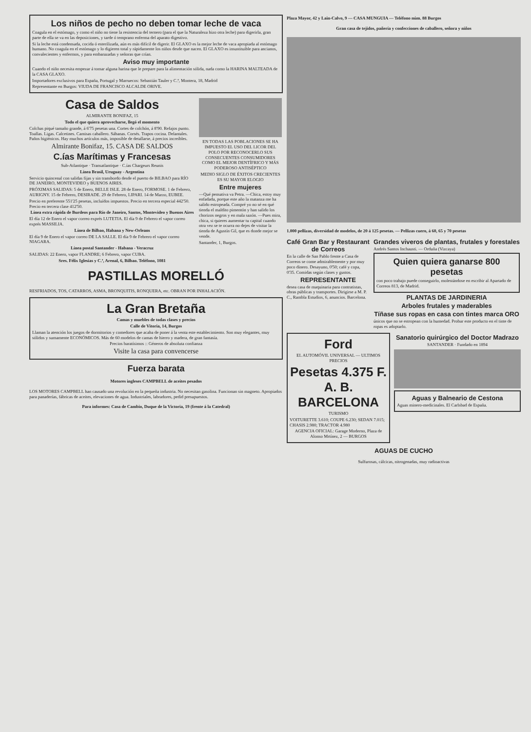Los niños de pecho no deben tomar leche de vaca
Coagula en el estómago, y como el niño no tiene la resistencia del ternero (para el que la Naturaleza hizo otra leche) para digerirla, gran parte de ella se va en las deposiciones, y tarde ó temprano enferma del aparato digestivo.
Si la leche está condensada, cocida ó esterilizada, aún es más difícil de digerir. El GLAXO es la mejor leche de vaca apropiada al estómago humano. No coagula en el estómago y lo digieren total y rápidamente los niños desde que nacen. El GLAXO es insustituible para ancianos, convalecientes y enfermos, y para embarazadas y señoras que crían.
Aviso muy importante
Cuando el niño necesita empezar á tomar alguna harina que le prepare para la alimentación sólida, nada como la HARINA MALTEADA de la CASA GLAXO.
Importadores exclusivos para España, Portugal y Marruecos: Sebastián Tauler y C.ª, Montera, 18, Madrid
Representante en Burgos: VIUDA DE FRANCISCO ALCALDE ORIVE.
Casa de Saldos
ALMIRANTE BONIFAZ, 15
Todo el que quiera aprovecharse, llegó el momento
Colchas piqué tamaño grande, á 6'75 pesetas una. Cortes de colchón, á 8'90. Refajos punto. Toallas. Ligas. Calcetines. Camisas caballero. Sábanas. Corsés. Trapos cocina. Delantales. Paños higiénicos. Hay muchos artículos más, imposible de detallarse, á precios increíbles.
Almirante Bonifaz, 15. CASA DE SALDOS
C.ías Marítimas y Francesas
Sub-Atlantique · Transatlantique · C.ías Chargeurs Reunis
Línea Brasil, Uruguay - Argentina
Servicio quincenal con salidas fijas y sin transbordo desde el puerto de BILBAO para RÍO DE JANEIRO, MONTEVIDEO y BUENOS AIRES.
PRÓXIMAS SALIDAS: 5 de Enero, BELLE ISLE. 28 de Enero, FORMOSE. 1 de Febrero, AURIGNY. 15 de Febrero, DESIRADE. 29 de Febrero, LIPARI. 14 de Marzo, EUBEE.
Precio en preferente 551'25 pesetas, incluídos impuestos. Precio en tercera especial 442'50. Precio en tercera clase 412'50.
Línea extra rápida de Burdeos para Río de Janeiro, Santos, Montevideo y Buenos Aires
El día 12 de Enero el vapor correo exprés LUTETIA. El día 9 de Febrero el vapor correo exprés MASSILIA.
Línea de Bilbao, Habana y New-Orleans
El día 9 de Enero el vapor correo DE LA SALLE. El día 9 de Febrero el vapor correo NIAGARA.
Línea postal Santander - Habana - Veracruz
SALIDAS: 22 Enero, vapor FLANDRE; 6 Febrero, vapor CUBA.
Sres. Félix Iglesias y C.ª, Arenal, 6, Bilbao. Teléfono, 1081
EN TODAS LAS POBLACIONES SE HA IMPUESTO EL USO DEL LICOR DEL POLO POR RECONOCERLO SUS CONSECUENTES CONSUMIDORES COMO EL MEJOR DENTÍFRICO Y MÁS PODEROSO ANTISÉPTICO
MEDIO SIGLO DE ÉXITOS CRECIENTES ES SU MAYOR ELOGIO
Entre mujeres
—Qué pensativa va Petra. —Chica, estoy muy enfadada, porque este año la matanza me ha salido estropeada. Compré yo no sé en qué tienda el maldito pimentón y han salido los chorizos negros y en mala sazón. —Pues mira, chica, si quieres aumentar tu capital cuando otra vez se te ocurra no dejes de visitar la tienda de Agustín Gil, que es donde mejor se vende.
Santander, 1, Burgos.
PASTILLAS MORELLÓ
RESFRIADOS, TOS, CATARROS, ASMA, BRONQUITIS, RONQUERA, etc. OBRAN POR INHALACIÓN.
La Gran Bretaña
Camas y muebles de todas clases y precios
Calle de Vitoria, 14, Burgos
Llaman la atención los juegos de dormitorios y comedores que acaba de poner á la venta este establecimiento. Son muy elegantes, muy sólidos y sumamente ECONÓMICOS. Más de 60 modelos de camas de hierro y madera, de gran fantasía.
Precios baratísimos :: Géneros de absoluta confianza
Visite la casa para convencerse
Fuerza barata
Motores ingleses CAMPBELL de aceites pesados
LOS MOTORES CAMPBELL han causado una revolución en la pequeña industria. No necesitan gasolina. Funcionan sin magneto. Apropiados para panaderías, fábricas de aceites, elevaciones de agua. Industriales, labradores, pedid presupuestos.
Para informes: Casa de Cambio, Duque de la Victoria, 19 (frente á la Catedral)
Plaza Mayor, 42 y Lain-Calvo, 9 — CASA MUNGUIA — Teléfono núm. 88 Burgos
Gran casa de tejidos, pañería y confecciones de caballero, señora y niños
1.000 pellizas, diversidad de modelos, de 20 á 125 pesetas. — Pellizas cuero, á 60, 65 y 70 pesetas
Café Gran Bar y Restaurant de Correos
En la calle de San Pablo frente a Casa de Correos se come admirablemente y por muy poco dinero. Desayuno, 0'50; café y copa, 0'35. Comidas según clases y gustos.
REPRESENTANTE
desea casa de maquinaria para contratistas, obras públicas y transportes. Dirigirse a M. P. C., Rambla Estudios, 6, anuncios. Barcelona.
Grandes viveros de plantas, frutales y forestales
Andrés Santos Inchausti. — Orduña (Vizcaya)
Quien quiera ganarse 800 pesetas
con poco trabajo puede conseguirlo, molestándose en escribir al Apartado de Correos 813, de Madrid.
PLANTAS DE JARDINERIA
Arboles frutales y maderables
Tíñase sus ropas en casa con tintes marca ORO
únicos que no se estropean con la humedad. Probar este producto en el tinte de ropas es adoptarlo.
Ford
EL AUTOMÓVIL UNIVERSAL — ULTIMOS PRECIOS
Pesetas 4.375 F. A. B. BARCELONA
TURISMO
VOITURETTE 3.610; COUPE 6.230; SEDAN 7.015; CHASIS 2.980; TRACTOR 4.980
AGENCIA OFICIAL: Garage Moderno, Plaza de Alonso Mrtínez, 2 — BURGOS
Sanatorio quirúrgico del Doctor Madrazo
SANTANDER · Fundado en 1894
Aguas y Balneario de Cestona
Aguas minero-medicinales. El Carlsbad de España.
AGUAS DE CUCHO
Sulfurosas, cálcicas, nitrogenadas, muy radioactivas